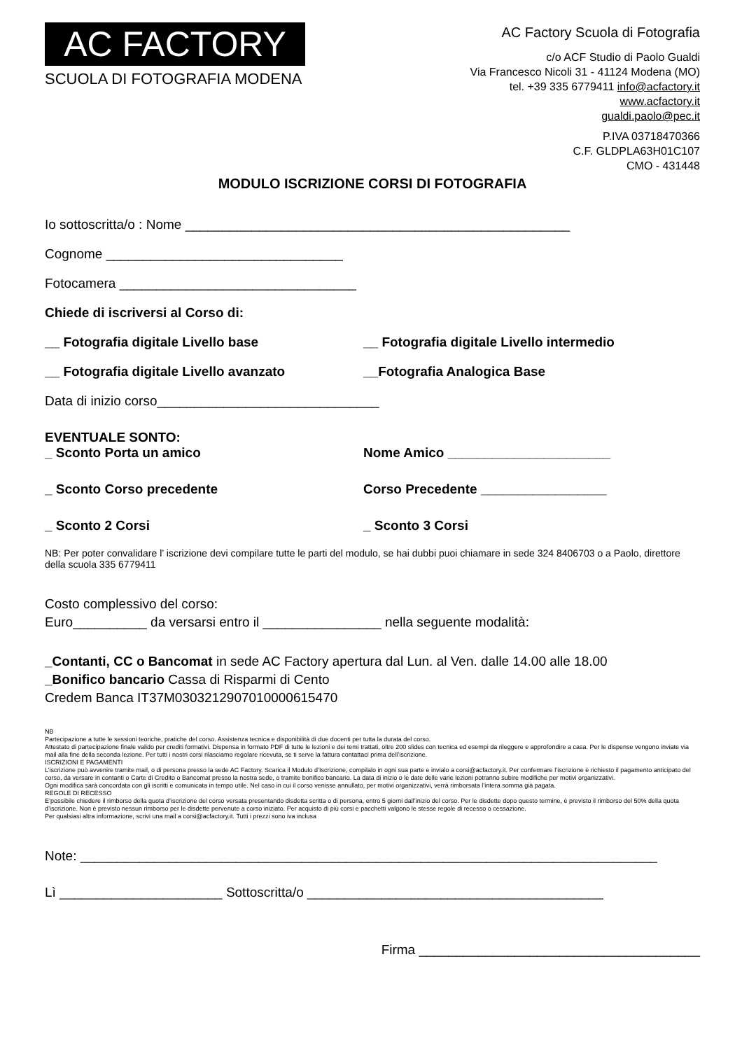AC FACTORY
SCUOLA DI FOTOGRAFIA MODENA
AC Factory Scuola di Fotografia
c/o ACF Studio di Paolo Gualdi
Via Francesco Nicoli 31 - 41124 Modena (MO)
tel. +39 335 6779411 info@acfactory.it
www.acfactory.it
gualdi.paolo@pec.it
P.IVA 03718470366
C.F. GLDPLA63H01C107
CMO - 431448
MODULO ISCRIZIONE CORSI DI FOTOGRAFIA
Io sottoscritta/o : Nome ____________________________________________________
Cognome ________________________________
Fotocamera ________________________________
Chiede di iscriversi al Corso di:
__ Fotografia digitale Livello base __ Fotografia digitale Livello intermedio
__ Fotografia digitale Livello avanzato __Fotografia Analogica Base
Data di inizio corso______________________________
EVENTUALE SONTO:
_ Sconto Porta un amico Nome Amico ______________________
_ Sconto Corso precedente Corso Precedente _________________
_ Sconto 2 Corsi _ Sconto 3 Corsi
NB: Per poter convalidare l’ iscrizione devi compilare tutte le parti del modulo, se hai dubbi puoi chiamare in sede 324 8406703 o a Paolo, direttore della scuola 335 6779411
Costo complessivo del corso:
Euro__________ da versarsi entro il ________________ nella seguente modalità:
_Contanti, CC o Bancomat in sede AC Factory apertura dal Lun. al Ven. dalle 14.00 alle 18.00
_Bonifico bancario Cassa di Risparmi di Cento
Credem Banca IT37M0303212907010000615470
NB
Partecipazione a tutte le sessioni teoriche, pratiche del corso. Assistenza tecnica e disponibilità di due docenti per tutta la durata del corso.
Attestato di partecipazione finale valido per crediti formativi. Dispensa in formato PDF di tutte le lezioni e dei temi trattati, oltre 200 slides con tecnica ed esempi da rileggere e approfondire a casa. Per le dispense vengono inviate via mail alla fine della seconda lezione. Per tutti i nostri corsi rilasciamo regolare ricevuta, se ti serve la fattura contattaci prima dell’iscrizione.
ISCRIZIONI E PAGAMENTI
L’iscrizione può avvenire tramite mail, o di persona presso la sede AC Factory. Scarica il Modulo d’Iscrizione, compilalo in ogni sua parte e invialo a corsi@acfactory.it. Per confermare l’iscrizione è richiesto il pagamento anticipato del corso, da versare in contanti o Carte di Credito o Bancomat presso la nostra sede, o tramite bonifico bancario. La data di inizio o le date delle varie lezioni potranno subire modifiche per motivi organizzativi.
Ogni modifica sarà concordata con gli iscritti e comunicata in tempo utile. Nel caso in cui il corso venisse annullato, per motivi organizzativi, verrà rimborsata l’intera somma già pagata.
REGOLE DI RECESSO
E’possibile chiedere il rimborso della quota d’iscrizione del corso versata presentando disdetta scritta o di persona, entro 5 giorni dall’inizio del corso. Per le disdette dopo questo termine, è previsto il rimborso del 50% della quota d’iscrizione. Non è previsto nessun rimborso per le disdette pervenute a corso iniziato. Per acquisto di più corsi e pacchetti valgono le stesse regole di recesso o cessazione.
Per qualsiasi altra informazione, scrivi una mail a corsi@acfactory.it. Tutti i prezzi sono iva inclusa
Note: ______________________________________________________________________________
Lì ______________________ Sottoscritta/o ________________________________________
Firma ______________________________________